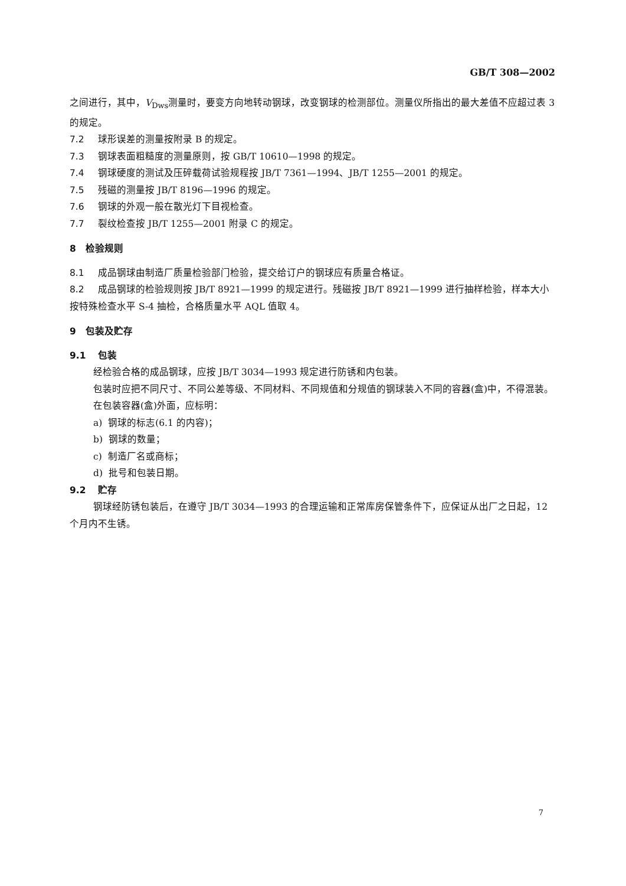GB/T 308—2002
之间进行，其中，V<sub>Dws</sub>测量时，要变方向地转动钢球，改变钢球的检测部位。测量仪所指出的最大差值不应超过表 3 的规定。
7.2 球形误差的测量按附录 B 的规定。
7.3 钢球表面粗糙度的测量原则，按 GB/T 10610—1998 的规定。
7.4 钢球硬度的测试及压碎载荷试验规程按 JB/T 7361—1994、JB/T 1255—2001 的规定。
7.5 残磁的测量按 JB/T 8196—1996 的规定。
7.6 钢球的外观一般在散光灯下目视检查。
7.7 裂纹检查按 JB/T 1255—2001 附录 C 的规定。
8 检验规则
8.1 成品钢球由制造厂质量检验部门检验，提交给订户的钢球应有质量合格证。
8.2 成品钢球的检验规则按 JB/T 8921—1999 的规定进行。残磁按 JB/T 8921—1999 进行抽样检验，样本大小按特殊检查水平 S-4 抽检，合格质量水平 AQL 值取 4。
9 包装及贮存
9.1 包装
经检验合格的成品钢球，应按 JB/T 3034—1993 规定进行防锈和内包装。
包装时应把不同尺寸、不同公差等级、不同材料、不同规值和分规值的钢球装入不同的容器(盒)中，不得混装。
在包装容器(盒)外面，应标明：
a) 钢球的标志(6.1 的内容)；
b) 钢球的数量；
c) 制造厂名或商标；
d) 批号和包装日期。
9.2 贮存
钢球经防锈包装后，在遵守 JB/T 3034—1993 的合理运输和正常库房保管条件下，应保证从出厂之日起，12 个月内不生锈。
7